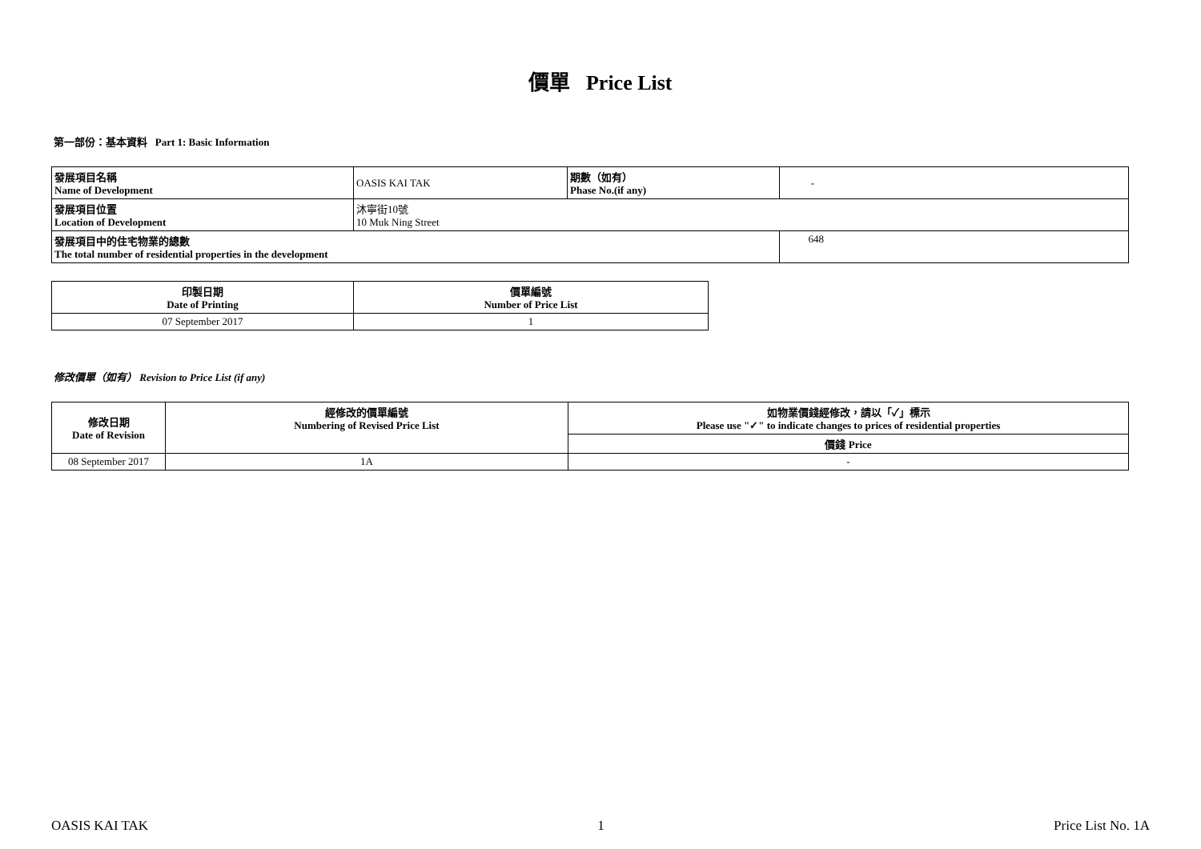價單 Price List
第一部份：基本資料 Part 1: Basic Information
| 發展項目名稱 Name of Development | OASIS KAI TAK | 期數（如有） Phase No.(if any) | - |
| 發展項目位置 Location of Development | 沐寧街10號 10 Muk Ning Street | | |
| 發展項目中的住宅物業的總數 The total number of residential properties in the development | | | 648 |
| 印製日期 Date of Printing | 價單編號 Number of Price List |
| --- | --- |
| 07 September 2017 | 1 |
修改價單（如有） Revision to Price List (if any)
| 修改日期 Date of Revision | 經修改的價單編號 Numbering of Revised Price List | 如物業價錢經修改，請以「✓」標示 Please use "✓" to indicate changes to prices of residential properties |
| --- | --- | --- |
| | | 價錢 Price |
| 08 September 2017 | 1A | - |
OASIS KAI TAK 1 Price List No. 1A